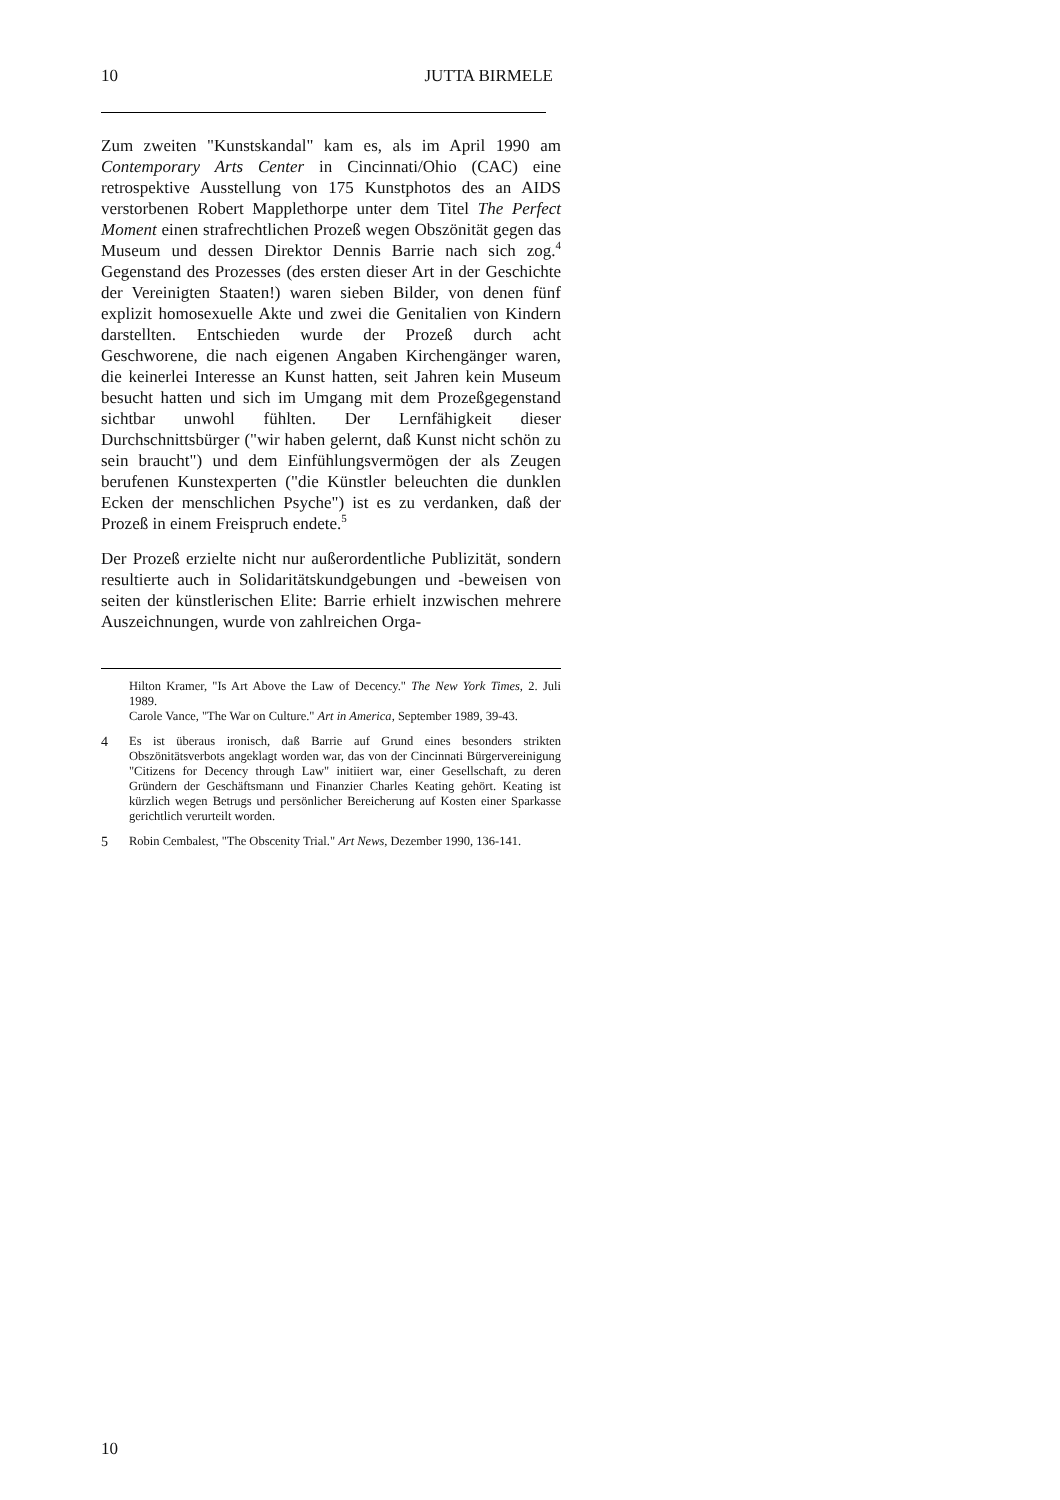10 JUTTA BIRMELE
Zum zweiten "Kunstskandal" kam es, als im April 1990 am Contemporary Arts Center in Cincinnati/Ohio (CAC) eine retrospektive Ausstellung von 175 Kunstphotos des an AIDS verstorbenen Robert Mapplethorpe unter dem Titel The Perfect Moment einen strafrechtlichen Prozeß wegen Obszönität gegen das Museum und dessen Direktor Dennis Barrie nach sich zog.<sup>4</sup> Gegenstand des Prozesses (des ersten dieser Art in der Geschichte der Vereinigten Staaten!) waren sieben Bilder, von denen fünf explizit homosexuelle Akte und zwei die Genitalien von Kindern darstellten. Entschieden wurde der Prozeß durch acht Geschworene, die nach eigenen Angaben Kirchengänger waren, die keinerlei Interesse an Kunst hatten, seit Jahren kein Museum besucht hatten und sich im Umgang mit dem Prozeßgegenstand sichtbar unwohl fühlten. Der Lernfähigkeit dieser Durchschnittsbürger ("wir haben gelernt, daß Kunst nicht schön zu sein braucht") und dem Einfühlungsvermögen der als Zeugen berufenen Kunstexperten ("die Künstler beleuchten die dunklen Ecken der menschlichen Psyche") ist es zu verdanken, daß der Prozeß in einem Freispruch endete.<sup>5</sup>
Der Prozeß erzielte nicht nur außerordentliche Publizität, sondern resultierte auch in Solidaritätskundgebungen und -beweisen von seiten der künstlerischen Elite: Barrie erhielt inzwischen mehrere Auszeichnungen, wurde von zahlreichen Orga-
Hilton Kramer, "Is Art Above the Law of Decency." The New York Times, 2. Juli 1989.
Carole Vance, "The War on Culture." Art in America, September 1989, 39-43.
4 Es ist überaus ironisch, daß Barrie auf Grund eines besonders strikten Obszönitätsverbots angeklagt worden war, das von der Cincinnati Bürgervereinigung "Citizens for Decency through Law" initiiert war, einer Gesellschaft, zu deren Gründern der Geschäftsmann und Finanzier Charles Keating gehört. Keating ist kürzlich wegen Betrugs und persönlicher Bereicherung auf Kosten einer Sparkasse gerichtlich verurteilt worden.
5 Robin Cembalest, "The Obscenity Trial." Art News, Dezember 1990, 136-141.
10